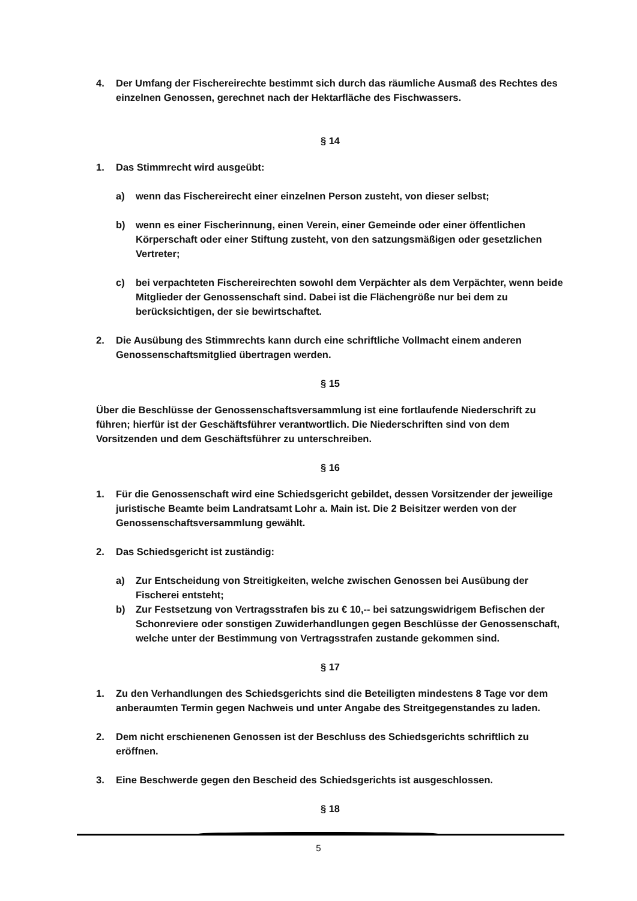4. Der Umfang der Fischereirechte bestimmt sich durch das räumliche Ausmaß des Rechtes des einzelnen Genossen, gerechnet nach der Hektarfläche des Fischwassers.
§ 14
1. Das Stimmrecht wird ausgeübt:
a) wenn das Fischereirecht einer einzelnen Person zusteht, von dieser selbst;
b) wenn es einer Fischerinnung, einen Verein, einer Gemeinde oder einer öffentlichen Körperschaft oder einer Stiftung zusteht, von den satzungsmäßigen oder gesetzlichen Vertreter;
c) bei verpachteten Fischereirechten sowohl dem Verpächter als dem Verpächter, wenn beide Mitglieder der Genossenschaft sind. Dabei ist die Flächengröße nur bei dem zu berücksichtigen, der sie bewirtschaftet.
2. Die Ausübung des Stimmrechts kann durch eine schriftliche Vollmacht einem anderen Genossenschaftsmitglied übertragen werden.
§ 15
Über die Beschlüsse der Genossenschaftsversammlung ist eine fortlaufende Niederschrift zu führen; hierfür ist der Geschäftsführer verantwortlich. Die Niederschriften sind von dem Vorsitzenden und dem Geschäftsführer zu unterschreiben.
§ 16
1. Für die Genossenschaft wird eine Schiedsgericht gebildet, dessen Vorsitzender der jeweilige juristische Beamte beim Landratsamt Lohr a. Main ist. Die 2 Beisitzer werden von der Genossenschaftsversammlung gewählt.
2. Das Schiedsgericht ist zuständig:
a) Zur Entscheidung von Streitigkeiten, welche zwischen Genossen bei Ausübung der Fischerei entsteht;
b) Zur Festsetzung von Vertragsstrafen bis zu € 10,-- bei satzungswidrigem Befischen der Schonreviere oder sonstigen Zuwiderhandlungen gegen Beschlüsse der Genossenschaft, welche unter der Bestimmung von Vertragsstrafen zustande gekommen sind.
§ 17
1. Zu den Verhandlungen des Schiedsgerichts sind die Beteiligten mindestens 8 Tage vor dem anberaumten Termin gegen Nachweis und unter Angabe des Streitgegenstandes zu laden.
2. Dem nicht erschienenen Genossen ist der Beschluss des Schiedsgerichts schriftlich zu eröffnen.
3. Eine Beschwerde gegen den Bescheid des Schiedsgerichts ist ausgeschlossen.
§ 18
5